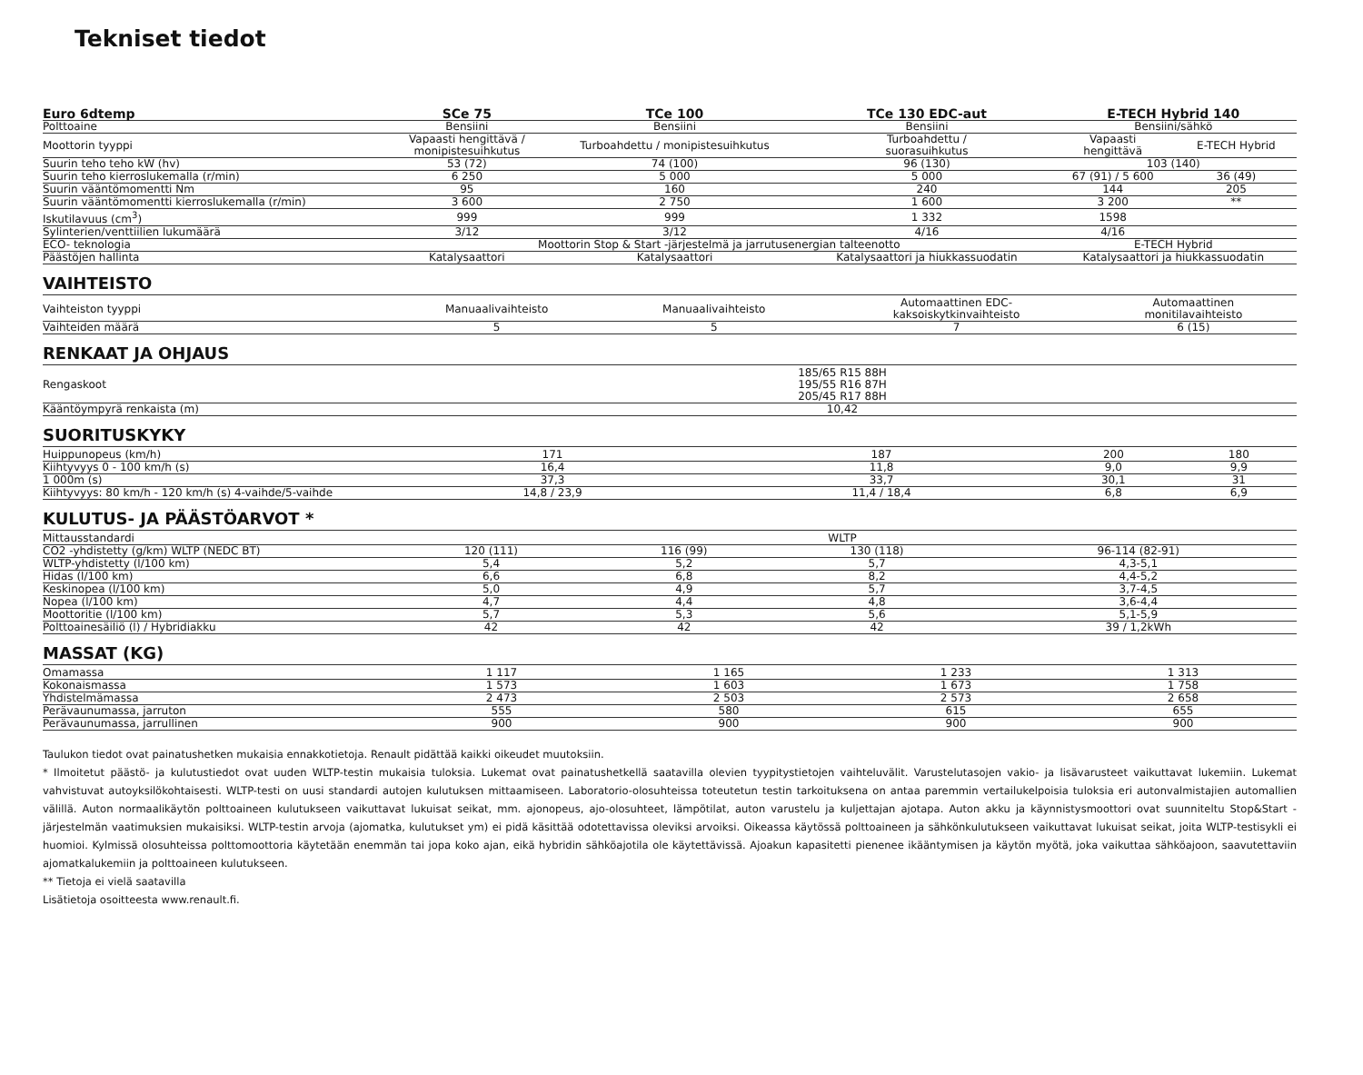Tekniset tiedot
| Euro 6dtemp | SCe 75 | TCe 100 | TCe 130 EDC-aut | E-TECH Hybrid 140 | |
| --- | --- | --- | --- | --- | --- |
| Polttoaine | Bensiini | Bensiini | Bensiini | Bensiini/sähkö | |
| Moottorin tyyppi | Vapaasti hengittävä / monipistesuihkutus | Turboahdettu / monipistesuihkutus | Turboahdettu / suorasuihkutus | Vapaasti hengittävä | E-TECH Hybrid |
| Suurin teho teho kW (hv) | 53 (72) | 74 (100) | 96 (130) | 103 (140) | |
| Suurin teho kierroslukemalla (r/min) | 6 250 | 5 000 | 5 000 | 67 (91) / 5 600 | 36 (49) |
| Suurin vääntömomentti Nm | 95 | 160 | 240 | 144 | 205 |
| Suurin vääntömomentti kierroslukemalla (r/min) | 3 600 | 2 750 | 1 600 | 3 200 | ** |
| Iskutilavuus (cm<sup>3</sup>) | 999 | 999 | 1 332 | 1598 | |
| Sylinterien/venttiilien lukumäärä | 3/12 | 3/12 | 4/16 | 4/16 | |
| ECO- teknologia | Moottorin Stop & Start -järjestelmä ja jarrutusenergian talteenotto | | | E-TECH Hybrid | |
| Päästöjen hallinta | Katalysaattori | Katalysaattori | Katalysaattori ja hiukkassuodatin | Katalysaattori ja hiukkassuodatin | |
VAIHTEISTO
| Vaihteiston tyyppi | Manuaalivaihteisto | Manuaalivaihteisto | Automaattinen EDC- kaksoiskytkinvaihteisto | Automaattinen monitilavaihteisto |
| Vaihteiden määrä | 5 | 5 | 7 | 6 (15) |
RENKAAT JA OHJAUS
| Rengaskoot | 185/65 R15 88H 195/55 R16 87H 205/45 R17 88H |
| Kääntöympyrä renkaista (m) | 10,42 |
SUORITUSKYKY
| Huippunopeus (km/h) | 171 | 187 | 200 | 180 |
| Kiihtyvyys 0 - 100 km/h (s) | 16,4 | 11,8 | 9,0 | 9,9 |
| 1 000m (s) | 37,3 | 33,7 | 30,1 | 31 |
| Kiihtyvyys: 80 km/h - 120 km/h (s) 4-vaihde/5-vaihde | 14,8 / 23,9 | 11,4 / 18,4 | 6,8 | 6,9 |
KULUTUS- JA PÄÄSTÖARVOT *
| Mittausstandardi | WLTP | | | |
| CO2 -yhdistetty (g/km) WLTP (NEDC BT) | 120 (111) | 116 (99) | 130 (118) | 96-114 (82-91) |
| WLTP-yhdistetty (l/100 km) | 5,4 | 5,2 | 5,7 | 4,3-5,1 |
| Hidas (l/100 km) | 6,6 | 6,8 | 8,2 | 4,4-5,2 |
| Keskinopea (l/100 km) | 5,0 | 4,9 | 5,7 | 3,7-4,5 |
| Nopea (l/100 km) | 4,7 | 4,4 | 4,8 | 3,6-4,4 |
| Moottoritie (l/100 km) | 5,7 | 5,3 | 5,6 | 5,1-5,9 |
| Polttoainesäiliö (l) / Hybridiakku | 42 | 42 | 42 | 39 / 1,2kWh |
MASSAT (KG)
| Omamassa | 1 117 | 1 165 | 1 233 | 1 313 |
| Kokonaismassa | 1 573 | 1 603 | 1 673 | 1 758 |
| Yhdistelmämassa | 2 473 | 2 503 | 2 573 | 2 658 |
| Perävaunumassa, jarruton | 555 | 580 | 615 | 655 |
| Perävaunumassa, jarrullinen | 900 | 900 | 900 | 900 |
Taulukon tiedot ovat painatushetken mukaisia ennakkotietoja. Renault pidättää kaikki oikeudet muutoksiin.
* Ilmoitetut päästö- ja kulutustiedot ovat uuden WLTP-testin mukaisia tuloksia. Lukemat ovat painatushetkellä saatavilla olevien tyypitystietojen vaihteluvälit. Varustelutasojen vakio- ja lisävarusteet vaikuttavat lukemiin. Lukemat vahvistuvat autoyksilökohtaisesti. WLTP-testi on uusi standardi autojen kulutuksen mittaamiseen. Laboratorio-olosuhteissa toteutetun testin tarkoituksena on antaa paremmin vertailukelpoisia tuloksia eri autonvalmistajien automallien välillä. Auton normaalikäytön polttoaineen kulutukseen vaikuttavat lukuisat seikat, mm. ajonopeus, ajo-olosuhteet, lämpötilat, auton varustelu ja kuljettajan ajotapa. Auton akku ja käynnistysmoottori ovat suunniteltu Stop&Start -järjestelmän vaatimuksien mukaisiksi. WLTP-testin arvoja (ajomatka, kulutukset ym) ei pidä käsittää odotettavissa oleviksi arvoiksi. Oikeassa käytössä polttoaineen ja sähkönkulutukseen vaikuttavat lukuisat seikat, joita WLTP-testisykli ei huomioi. Kylmissä olosuhteissa polttomoottoria käytetään enemmän tai jopa koko ajan, eikä hybridin sähköajotila ole käytettävissä. Ajoakun kapasitetti pienenee ikääntymisen ja käytön myötä, joka vaikuttaa sähköajoon, saavutettaviin ajomatkalukemiin ja polttoaineen kulutukseen.
** Tietoja ei vielä saatavilla
Lisätietoja osoitteesta www.renault.fi.